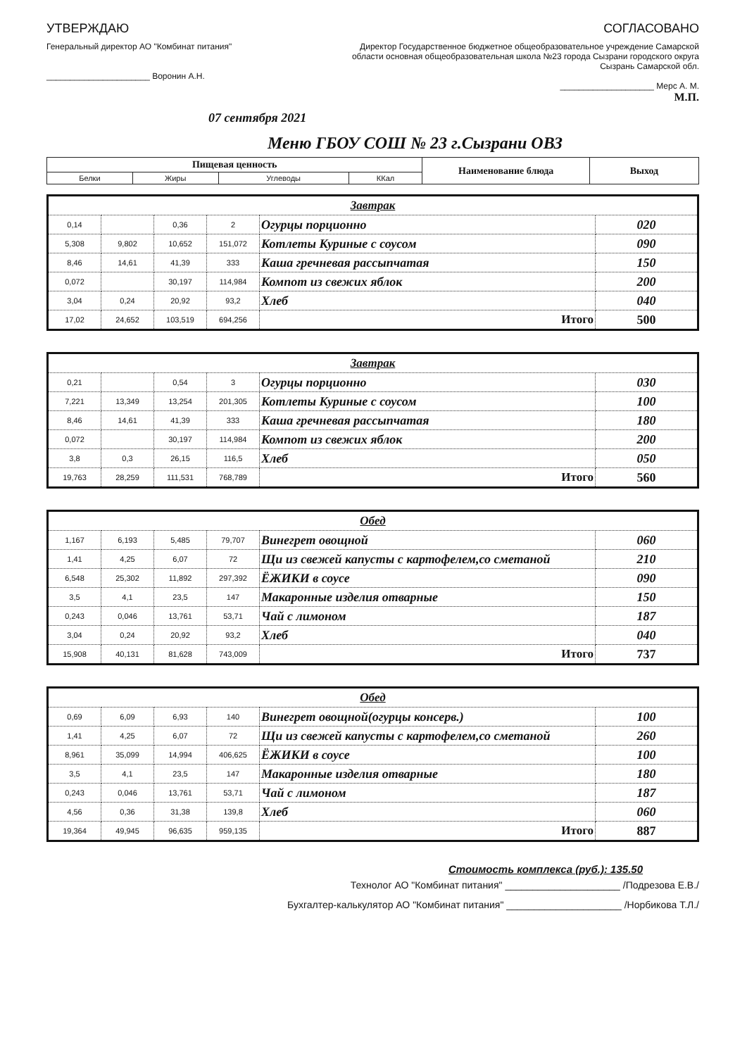УТВЕРЖДАЮ
Генеральный директор АО "Комбинат питания"
______________________ Воронин А.Н.
СОГЛАСОВАНО
Директор Государственное бюджетное общеобразовательное учреждение Самарской области основная общеобразовательная школа №23 города Сызрани городского округа Сызрань Самарской обл.
____________________ Мерс А. М.
М.П.
07 сентября 2021
Меню ГБОУ СОШ № 23 г.Сызрани ОВЗ
| Пищевая ценность | | | | Наименование блюда | Выход |
| --- | --- | --- | --- | --- | --- |
| Белки | Жиры | Углеводы | ККал | | |
| Завтрак | | | | | |
| 0,14 | | 0,36 | 2 | Огурцы порционно | 020 |
| 5,308 | 9,802 | 10,652 | 151,072 | Котлеты Куриные с соусом | 090 |
| 8,46 | 14,61 | 41,39 | 333 | Каша гречневая рассыпчатая | 150 |
| 0,072 | | 30,197 | 114,984 | Компот из свежих яблок | 200 |
| 3,04 | 0,24 | 20,92 | 93,2 | Хлеб | 040 |
| 17,02 | 24,652 | 103,519 | 694,256 | Итого | 500 |
| Завтрак | | | | | |
| 0,21 | | 0,54 | 3 | Огурцы порционно | 030 |
| 7,221 | 13,349 | 13,254 | 201,305 | Котлеты Куриные с соусом | 100 |
| 8,46 | 14,61 | 41,39 | 333 | Каша гречневая рассыпчатая | 180 |
| 0,072 | | 30,197 | 114,984 | Компот из свежих яблок | 200 |
| 3,8 | 0,3 | 26,15 | 116,5 | Хлеб | 050 |
| 19,763 | 28,259 | 111,531 | 768,789 | Итого | 560 |
| Обед | | | | | |
| 1,167 | 6,193 | 5,485 | 79,707 | Винегрет овощной | 060 |
| 1,41 | 4,25 | 6,07 | 72 | Щи из свежей капусты с картофелем,со сметаной | 210 |
| 6,548 | 25,302 | 11,892 | 297,392 | ЁЖИКИ в соусе | 090 |
| 3,5 | 4,1 | 23,5 | 147 | Макаронные изделия отварные | 150 |
| 0,243 | 0,046 | 13,761 | 53,71 | Чай с лимоном | 187 |
| 3,04 | 0,24 | 20,92 | 93,2 | Хлеб | 040 |
| 15,908 | 40,131 | 81,628 | 743,009 | Итого | 737 |
| Обед | | | | | |
| 0,69 | 6,09 | 6,93 | 140 | Винегрет овощной(огурцы консерв.) | 100 |
| 1,41 | 4,25 | 6,07 | 72 | Щи из свежей капусты с картофелем,со сметаной | 260 |
| 8,961 | 35,099 | 14,994 | 406,625 | ЁЖИКИ в соусе | 100 |
| 3,5 | 4,1 | 23,5 | 147 | Макаронные изделия отварные | 180 |
| 0,243 | 0,046 | 13,761 | 53,71 | Чай с лимоном | 187 |
| 4,56 | 0,36 | 31,38 | 139,8 | Хлеб | 060 |
| 19,364 | 49,945 | 96,635 | 959,135 | Итого | 887 |
Стоимость комплекса (руб.): 135.50
Технолог АО "Комбинат питания" _____________________ /Подрезова Е.В./
Бухгалтер-калькулятор АО "Комбинат питания" _____________________ /Норбикова Т.Л./